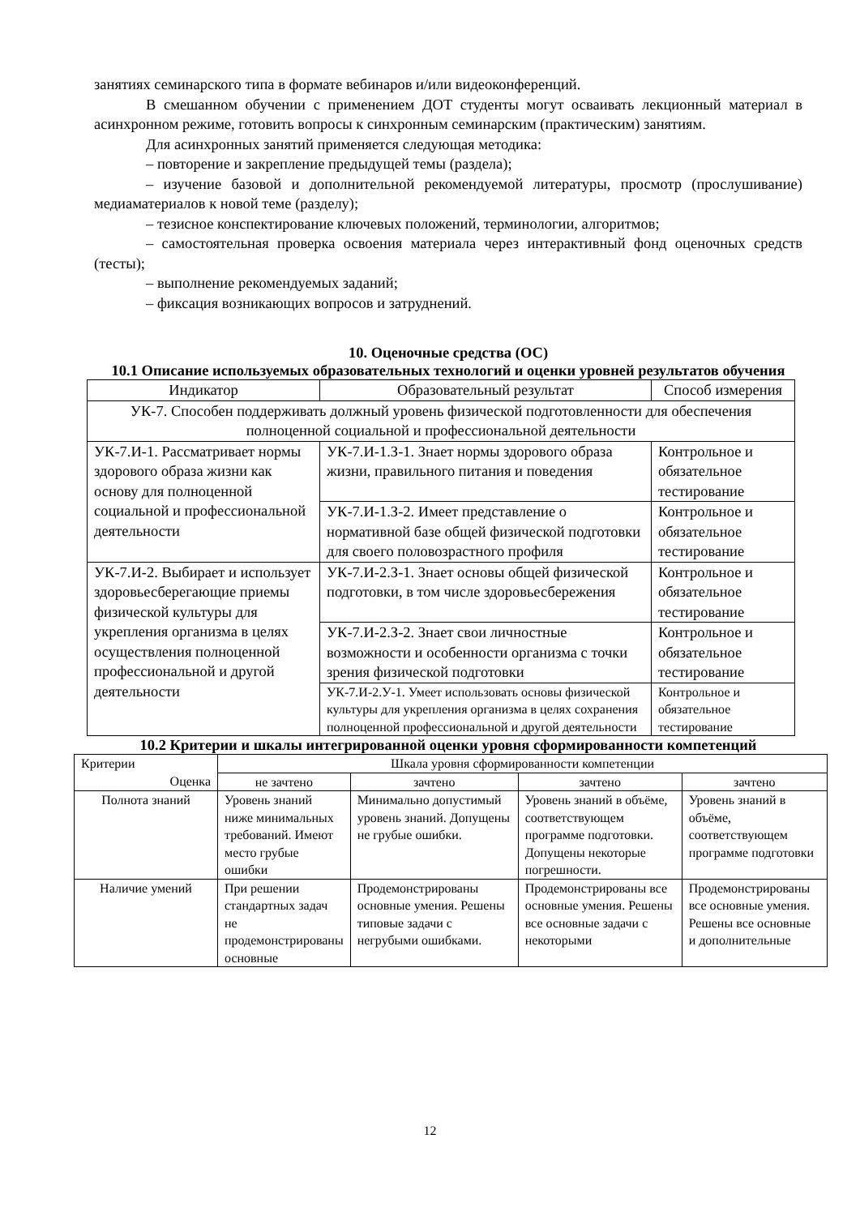занятиях семинарского типа в формате вебинаров и/или видеоконференций.
В смешанном обучении с применением ДОТ студенты могут осваивать лекционный материал в асинхронном режиме, готовить вопросы к синхронным семинарским (практическим) занятиям.
Для асинхронных занятий применяется следующая методика:
– повторение и закрепление предыдущей темы (раздела);
– изучение базовой и дополнительной рекомендуемой литературы, просмотр (прослушивание) медиаматериалов к новой теме (разделу);
– тезисное конспектирование ключевых положений, терминологии, алгоритмов;
– самостоятельная проверка освоения материала через интерактивный фонд оценочных средств (тесты);
– выполнение рекомендуемых заданий;
– фиксация возникающих вопросов и затруднений.
10. Оценочные средства (ОС)
10.1 Описание используемых образовательных технологий и оценки уровней результатов обучения
| Индикатор | Образовательный результат | Способ измерения |
| --- | --- | --- |
| УК-7. Способен поддерживать должный уровень физической подготовленности для обеспечения полноценной социальной и профессиональной деятельности | | |
| УК-7.И-1. Рассматривает нормы здорового образа жизни как основу для полноценной социальной и профессиональной деятельности | УК-7.И-1.З-1. Знает нормы здорового образа жизни, правильного питания и поведения | Контрольное и обязательное тестирование |
| | УК-7.И-1.З-2. Имеет представление о нормативной базе общей физической подготовки для своего половозрастного профиля | Контрольное и обязательное тестирование |
| УК-7.И-2. Выбирает и использует здоровьесберегающие приемы физической культуры для укрепления организма в целях осуществления полноценной профессиональной и другой деятельности | УК-7.И-2.З-1. Знает основы общей физической подготовки, в том числе здоровьесбережения | Контрольное и обязательное тестирование |
| | УК-7.И-2.З-2. Знает свои личностные возможности и особенности организма с точки зрения физической подготовки | Контрольное и обязательное тестирование |
| | УК-7.И-2.У-1. Умеет использовать основы физической культуры для укрепления организма в целях сохранения полноценной профессиональной и другой деятельности | Контрольное и обязательное тестирование |
10.2 Критерии и шкалы интегрированной оценки уровня сформированности компетенций
| Критерии Оценка | Шкала уровня сформированности компетенции | | | |
| | не зачтено | зачтено | зачтено | зачтено |
| Полнота знаний | Уровень знаний ниже минимальных требований. Имеют место грубые ошибки | Минимально допустимый уровень знаний. Допущены не грубые ошибки. | Уровень знаний в объёме, соответствующем программе подготовки. Допущены некоторые погрешности. | Уровень знаний в объёме, соответствующем программе подготовки |
| Наличие умений | При решении стандартных задач не продемонстрированы основные | Продемонстрированы основные умения. Решены типовые задачи с негрубыми ошибками. | Продемонстрированы все основные умения. Решены все основные задачи с некоторыми | Продемонстрированы все основные умения. Решены все основные и дополнительные |
12